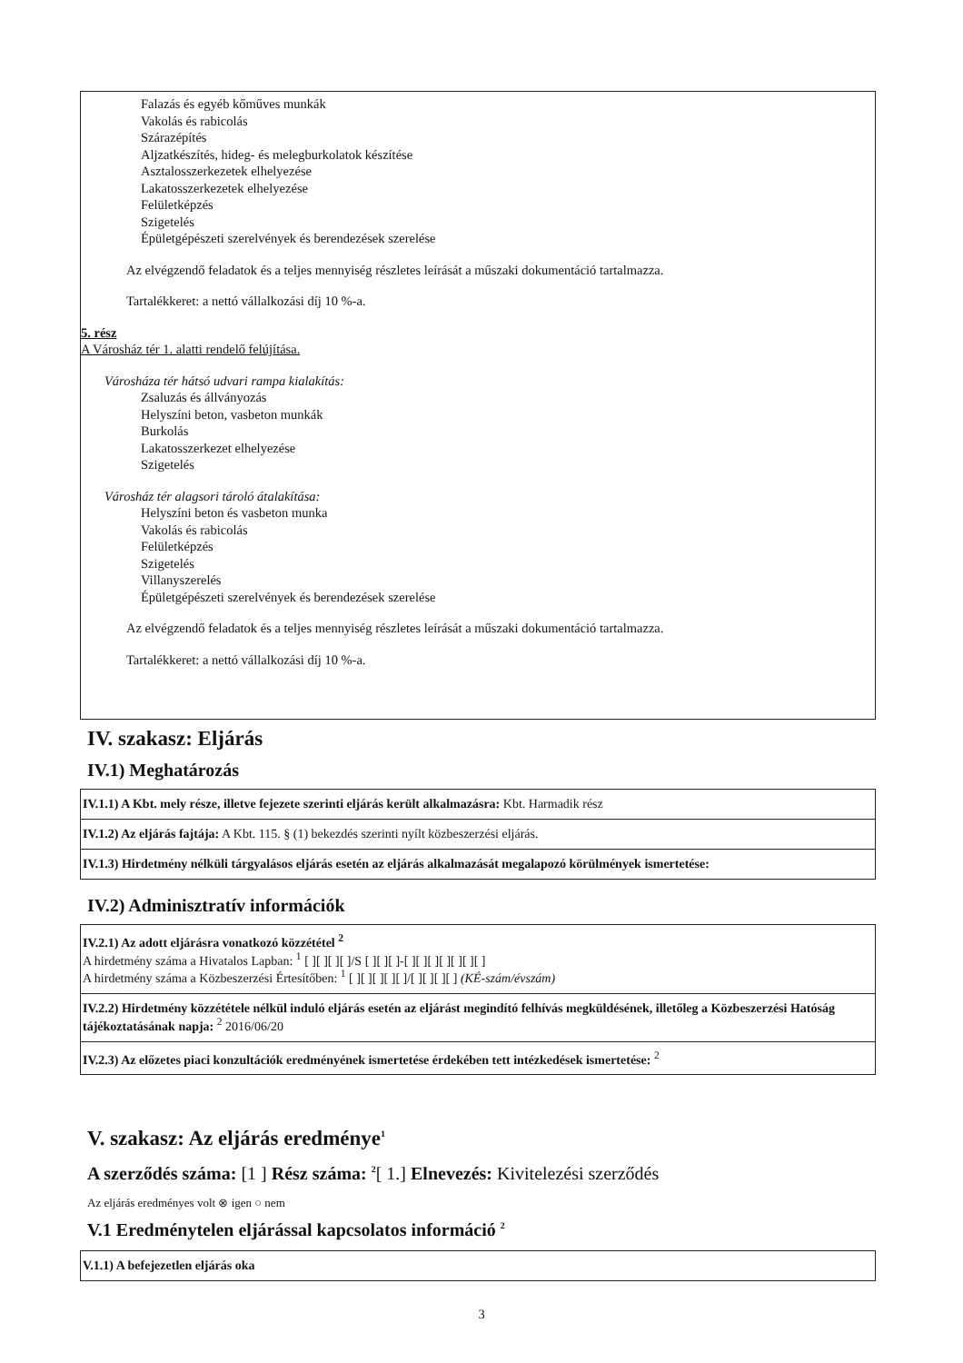Falazás és egyéb kőműves munkák
Vakolás és rabicolás
Szárazépítés
Aljzatkészítés, hideg- és melegburkolatok készítése
Asztalosszerkezetek elhelyezése
Lakatosszerkezetek elhelyezése
Felületképzés
Szigetelés
Épületgépészeti szerelvények és berendezések szerelése
Az elvégzendő feladatok és a teljes mennyiség részletes leírását a műszaki dokumentáció tartalmazza.
Tartalékkeret: a nettó vállalkozási díj 10 %-a.
5. rész
A Városház tér 1. alatti rendelő felújítása.
Városháza tér hátsó udvari rampa kialakítás:
Zsaluzás és állványozás
Helyszíni beton, vasbeton munkák
Burkolás
Lakatosszerkezet elhelyezése
Szigetelés
Városház tér alagsori tároló átalakítása:
Helyszíni beton és vasbeton munka
Vakolás és rabicolás
Felületképzés
Szigetelés
Villanyszerelés
Épületgépészeti szerelvények és berendezések szerelése
Az elvégzendő feladatok és a teljes mennyiség részletes leírását a műszaki dokumentáció tartalmazza.
Tartalékkeret: a nettó vállalkozási díj 10 %-a.
IV. szakasz: Eljárás
IV.1) Meghatározás
IV.1.1) A Kbt. mely része, illetve fejezete szerinti eljárás került alkalmazásra: Kbt. Harmadik rész
IV.1.2) Az eljárás fajtája: A Kbt. 115. § (1) bekezdés szerinti nyílt közbeszerzési eljárás.
IV.1.3) Hirdetmény nélküli tárgyalásos eljárás esetén az eljárás alkalmazását megalapozó körülmények ismertetése:
IV.2) Adminisztratív információk
IV.2.1) Az adott eljárásra vonatkozó közzététel <sup>2</sup>
A hirdetmény száma a Hivatalos Lapban: <sup>1</sup> [ ][ ][ ][ ]/S [ ][ ][ ]-[ ][ ][ ][ ][ ][ ][ ]
A hirdetmény száma a Közbeszerzési Értesítőben: <sup>1</sup> [ ][ ][ ][ ][ ]/[ ][ ][ ][ ] (KÉ-szám/évszám)
IV.2.2) Hirdetmény közzététele nélkül induló eljárás esetén az eljárást megindító felhívás megküldésének, illetőleg a Közbeszerzési Hatóság tájékoztatásának napja: <sup>2</sup> 2016/06/20
IV.2.3) Az előzetes piaci konzultációk eredményének ismertetése érdekében tett intézkedések ismertetése: <sup>2</sup>
V. szakasz: Az eljárás eredménye<sup>1</sup>
A szerződés száma: [1 ] Rész száma: <sup>2</sup>[ 1.] Elnevezés: Kivitelezési szerződés
Az eljárás eredményes volt ⊗ igen ○ nem
V.1 Eredménytelen eljárással kapcsolatos információ <sup>2</sup>
V.1.1) A befejezetlen eljárás oka
3